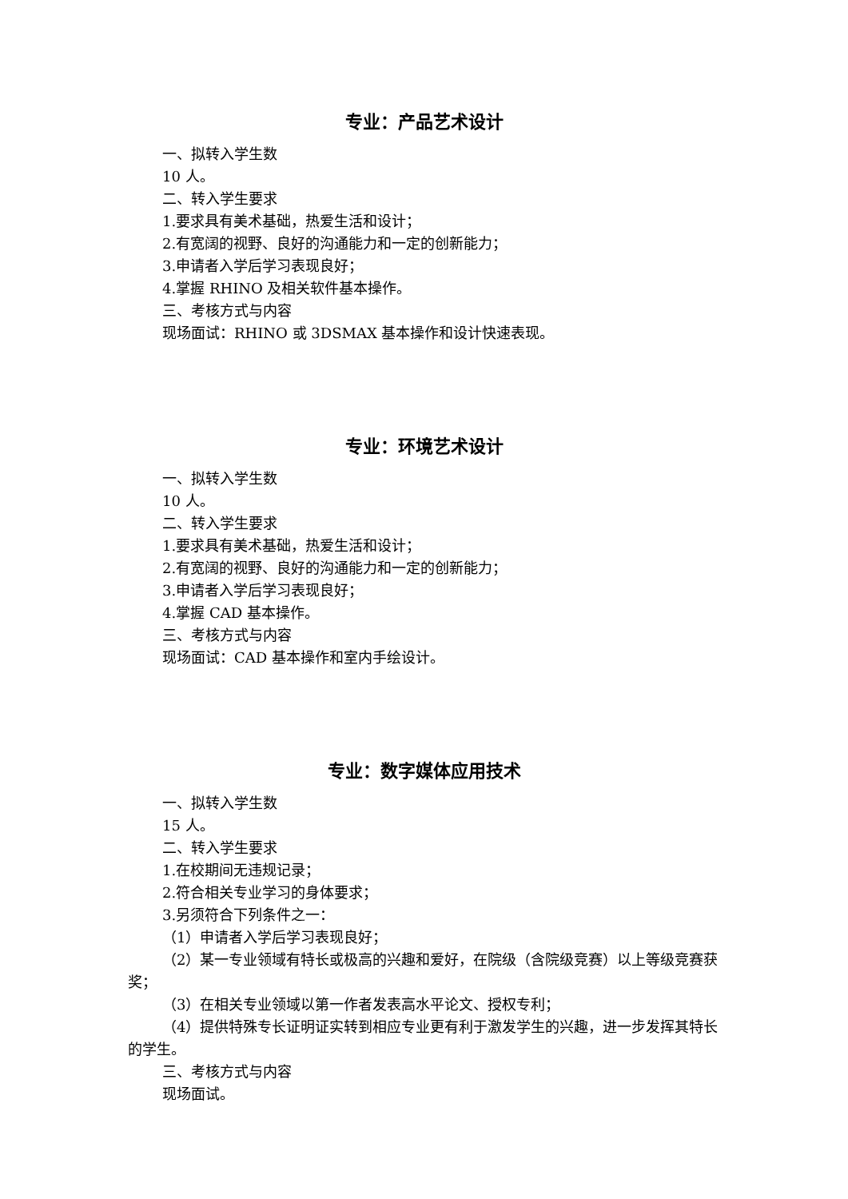专业：产品艺术设计
一、拟转入学生数
10 人。
二、转入学生要求
1.要求具有美术基础，热爱生活和设计；
2.有宽阔的视野、良好的沟通能力和一定的创新能力；
3.申请者入学后学习表现良好；
4.掌握 RHINO 及相关软件基本操作。
三、考核方式与内容
现场面试：RHINO 或 3DSMAX 基本操作和设计快速表现。
专业：环境艺术设计
一、拟转入学生数
10 人。
二、转入学生要求
1.要求具有美术基础，热爱生活和设计；
2.有宽阔的视野、良好的沟通能力和一定的创新能力；
3.申请者入学后学习表现良好；
4.掌握 CAD 基本操作。
三、考核方式与内容
现场面试：CAD 基本操作和室内手绘设计。
专业：数字媒体应用技术
一、拟转入学生数
15 人。
二、转入学生要求
1.在校期间无违规记录；
2.符合相关专业学习的身体要求；
3.另须符合下列条件之一：
（1）申请者入学后学习表现良好；
（2）某一专业领域有特长或极高的兴趣和爱好，在院级（含院级竞赛）以上等级竞赛获奖；
（3）在相关专业领域以第一作者发表高水平论文、授权专利；
（4）提供特殊专长证明证实转到相应专业更有利于激发学生的兴趣，进一步发挥其特长的学生。
三、考核方式与内容
现场面试。